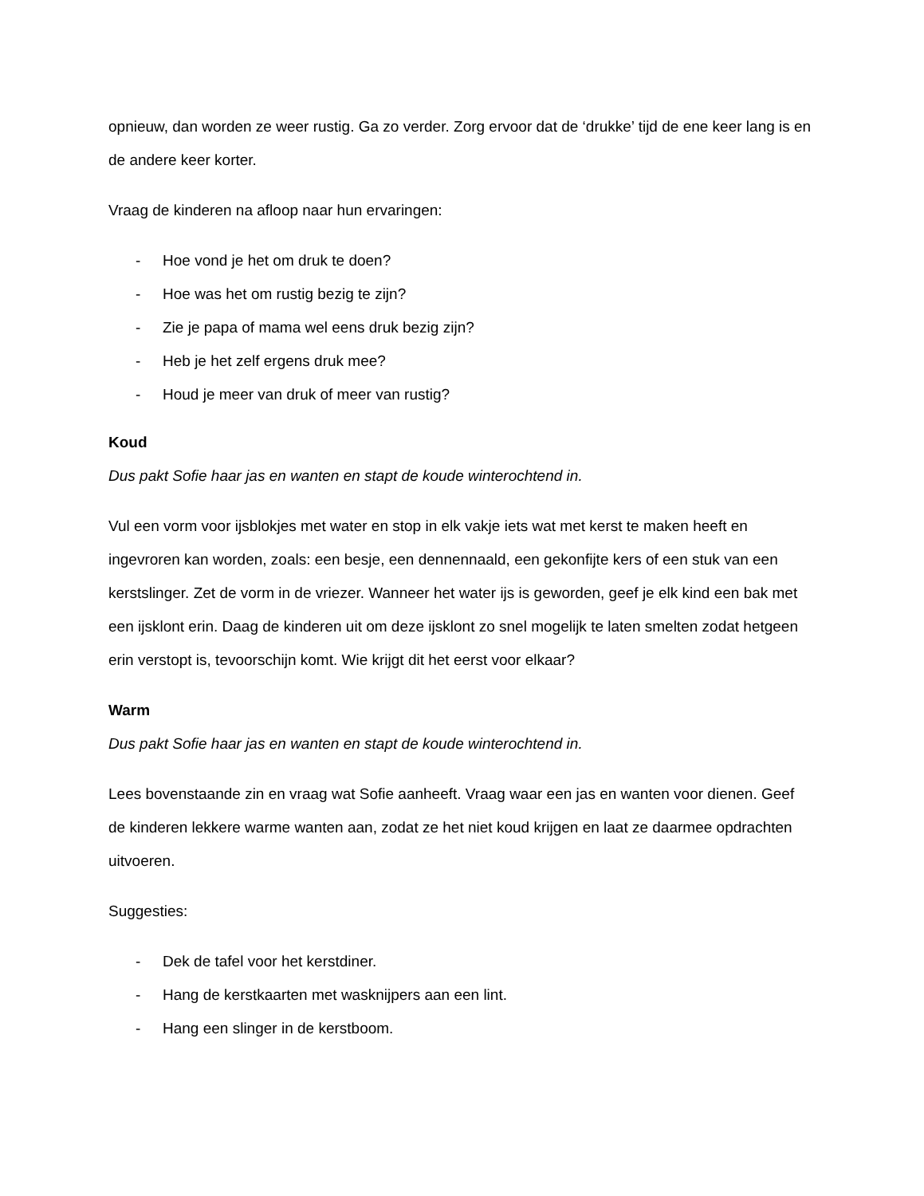opnieuw, dan worden ze weer rustig. Ga zo verder. Zorg ervoor dat de ‘drukke’ tijd de ene keer lang is en de andere keer korter.
Vraag de kinderen na afloop naar hun ervaringen:
- Hoe vond je het om druk te doen?
- Hoe was het om rustig bezig te zijn?
- Zie je papa of mama wel eens druk bezig zijn?
- Heb je het zelf ergens druk mee?
- Houd je meer van druk of meer van rustig?
Koud
Dus pakt Sofie haar jas en wanten en stapt de koude winterochtend in.
Vul een vorm voor ijsblokjes met water en stop in elk vakje iets wat met kerst te maken heeft en ingevroren kan worden, zoals: een besje, een dennennaald, een gekonfijte kers of een stuk van een kerstslinger. Zet de vorm in de vriezer. Wanneer het water ijs is geworden, geef je elk kind een bak met een ijsklont erin. Daag de kinderen uit om deze ijsklont zo snel mogelijk te laten smelten zodat hetgeen erin verstopt is, tevoorschijn komt. Wie krijgt dit het eerst voor elkaar?
Warm
Dus pakt Sofie haar jas en wanten en stapt de koude winterochtend in.
Lees bovenstaande zin en vraag wat Sofie aanheeft. Vraag waar een jas en wanten voor dienen. Geef de kinderen lekkere warme wanten aan, zodat ze het niet koud krijgen en laat ze daarmee opdrachten uitvoeren.
Suggesties:
- Dek de tafel voor het kerstdiner.
- Hang de kerstkaarten met wasknijpers aan een lint.
- Hang een slinger in de kerstboom.